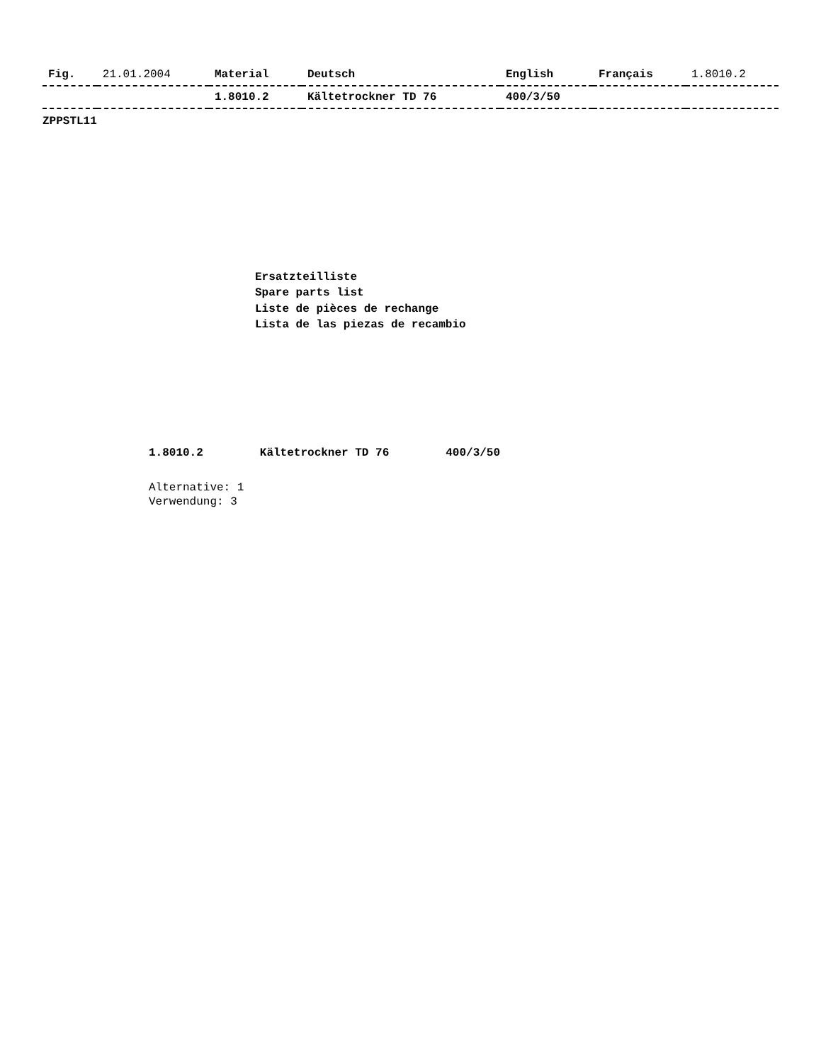| Fig. | 21.01.2004 | Material | Deutsch | English | Français | 1.8010.2 |
| --- | --- | --- | --- | --- | --- | --- |
| | | 1.8010.2 | Kältetrockner TD 76 | 400/3/50 | | |
ZPPSTL11
Ersatzteilliste
Spare parts list
Liste de pièces de rechange
Lista de las piezas de recambio
1.8010.2 Kältetrockner TD 76 400/3/50
Alternative: 1
Verwendung: 3